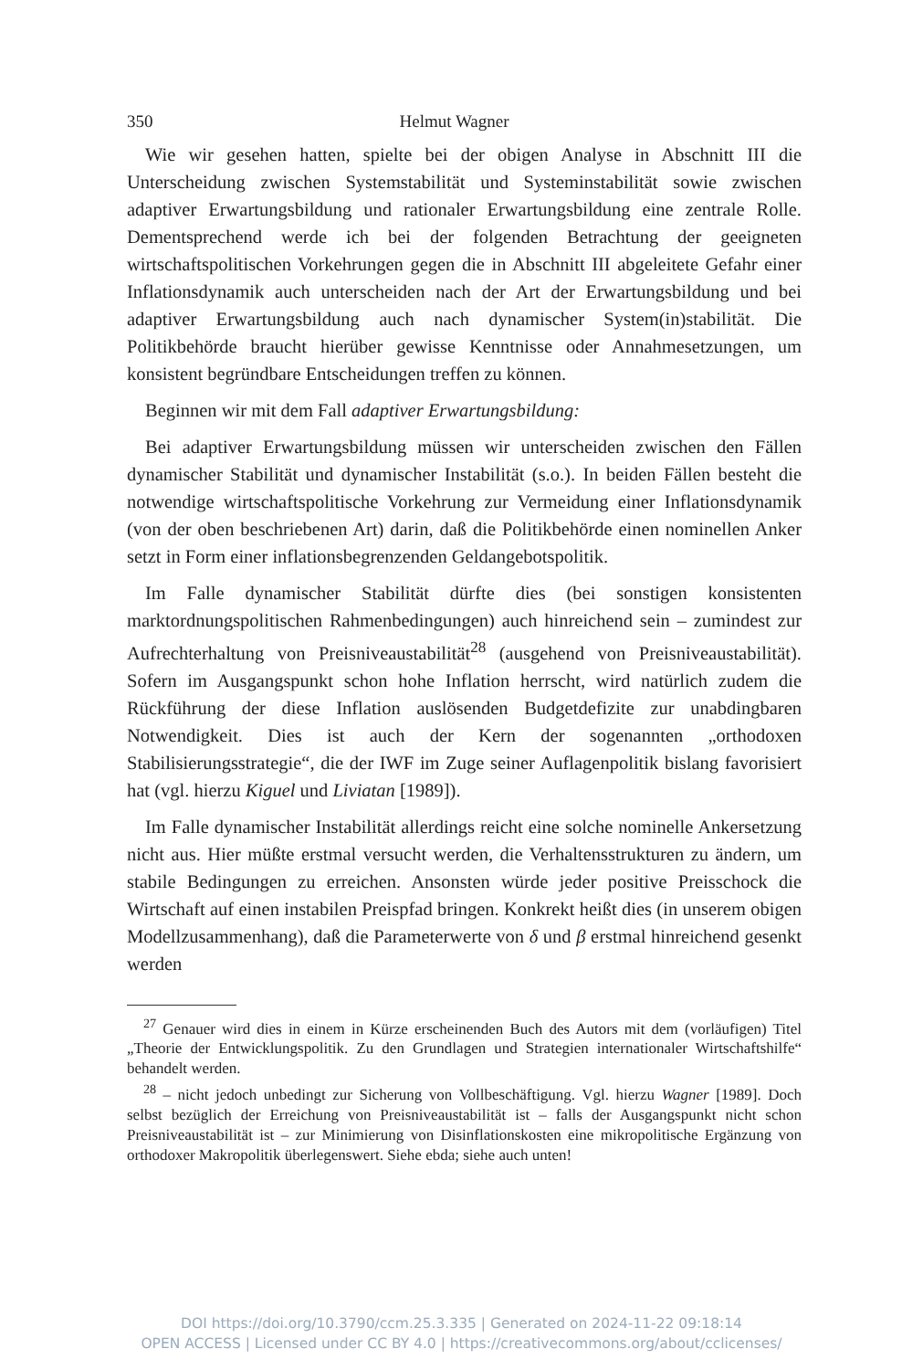350 Helmut Wagner
Wie wir gesehen hatten, spielte bei der obigen Analyse in Abschnitt III die Unterscheidung zwischen Systemstabilität und Systeminstabilität sowie zwischen adaptiver Erwartungsbildung und rationaler Erwartungsbildung eine zentrale Rolle. Dementsprechend werde ich bei der folgenden Betrachtung der geeigneten wirtschaftspolitischen Vorkehrungen gegen die in Abschnitt III abgeleitete Gefahr einer Inflationsdynamik auch unterscheiden nach der Art der Erwartungsbildung und bei adaptiver Erwartungsbildung auch nach dynamischer System(in)stabilität. Die Politikbehörde braucht hierüber gewisse Kenntnisse oder Annahmesetzungen, um konsistent begründbare Entscheidungen treffen zu können.
Beginnen wir mit dem Fall adaptiver Erwartungsbildung:
Bei adaptiver Erwartungsbildung müssen wir unterscheiden zwischen den Fällen dynamischer Stabilität und dynamischer Instabilität (s.o.). In beiden Fällen besteht die notwendige wirtschaftspolitische Vorkehrung zur Vermeidung einer Inflationsdynamik (von der oben beschriebenen Art) darin, daß die Politikbehörde einen nominellen Anker setzt in Form einer inflationsbegrenzenden Geldangebotspolitik.
Im Falle dynamischer Stabilität dürfte dies (bei sonstigen konsistenten marktordnungspolitischen Rahmenbedingungen) auch hinreichend sein – zumindest zur Aufrechterhaltung von Preisniveaustabilität<sup>28</sup> (ausgehend von Preisniveaustabilität). Sofern im Ausgangspunkt schon hohe Inflation herrscht, wird natürlich zudem die Rückführung der diese Inflation auslösenden Budgetdefizite zur unabdingbaren Notwendigkeit. Dies ist auch der Kern der sogenannten „orthodoxen Stabilisierungsstrategie“, die der IWF im Zuge seiner Auflagenpolitik bislang favorisiert hat (vgl. hierzu Kiguel und Liviatan [1989]).
Im Falle dynamischer Instabilität allerdings reicht eine solche nominelle Ankersetzung nicht aus. Hier müßte erstmal versucht werden, die Verhaltensstrukturen zu ändern, um stabile Bedingungen zu erreichen. Ansonsten würde jeder positive Preisschock die Wirtschaft auf einen instabilen Preispfad bringen. Konkrekt heißt dies (in unserem obigen Modellzusammenhang), daß die Parameterwerte von δ und β erstmal hinreichend gesenkt werden
<sup>27</sup> Genauer wird dies in einem in Kürze erscheinenden Buch des Autors mit dem (vorläufigen) Titel „Theorie der Entwicklungspolitik. Zu den Grundlagen und Strategien internationaler Wirtschaftshilfe“ behandelt werden.
<sup>28</sup> – nicht jedoch unbedingt zur Sicherung von Vollbeschäftigung. Vgl. hierzu Wagner [1989]. Doch selbst bezüglich der Erreichung von Preisniveaustabilität ist – falls der Ausgangspunkt nicht schon Preisniveaustabilität ist – zur Minimierung von Disinflationskosten eine mikropolitische Ergänzung von orthodoxer Makropolitik überlegenswert. Siehe ebda; siehe auch unten!
DOI https://doi.org/10.3790/ccm.25.3.335 | Generated on 2024-11-22 09:18:14
OPEN ACCESS | Licensed under CC BY 4.0 | https://creativecommons.org/about/cclicenses/